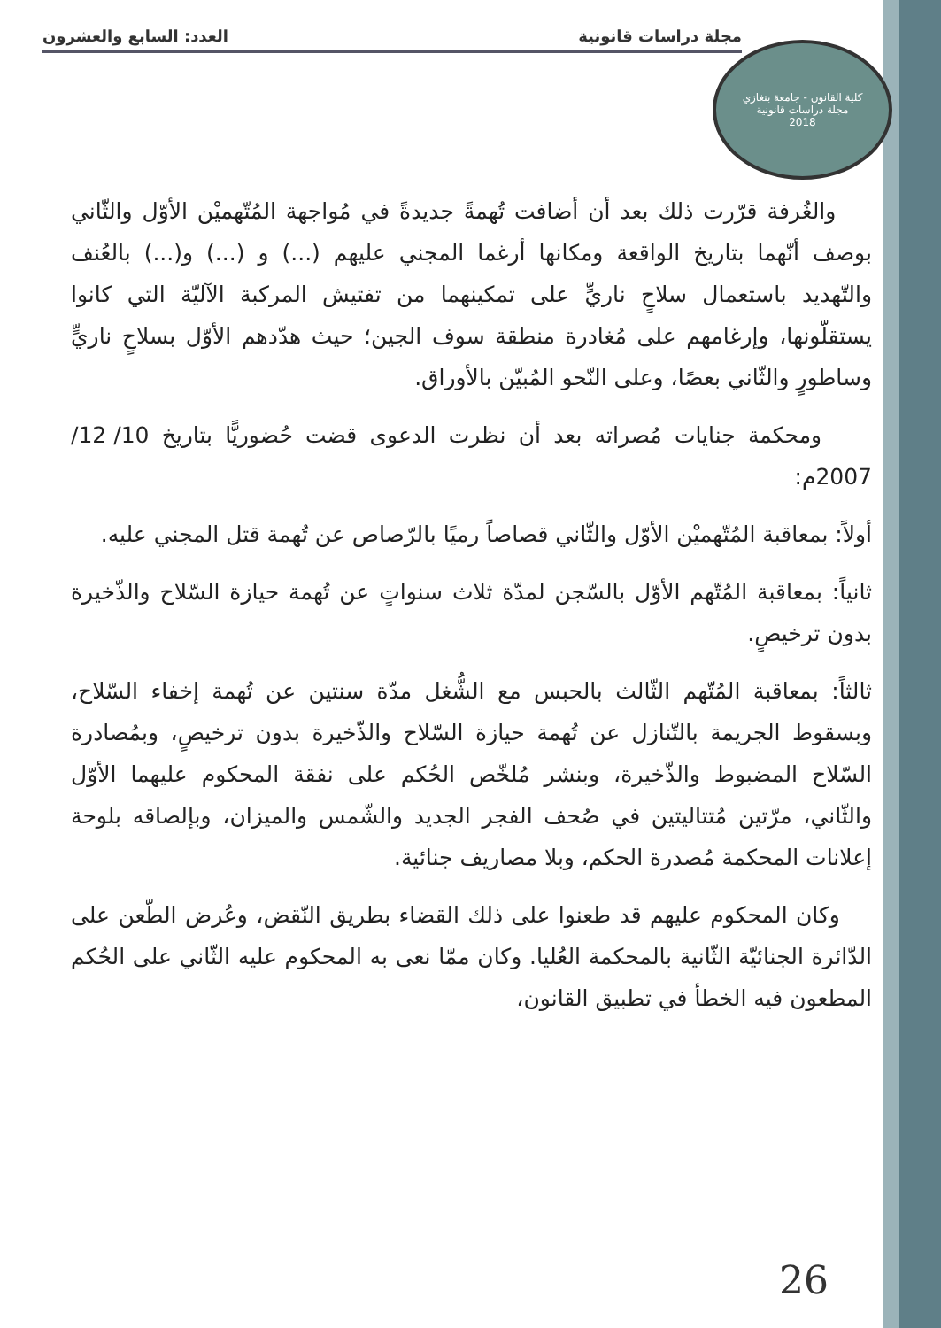مجلة دراسات قانونية العدد: السابع والعشرون
كلية القانون - جامعة بنغازي
مجلة دراسات قانونية
2018
والغُرفة قرّرت ذلك بعد أن أضافت تُهمةً جديدةً في مُواجهة المُتّهميْن الأوّل والثّاني بوصف أنّهما بتاريخ الواقعة ومكانها أرغما المجني عليهم (...) و (...) و(...) بالعُنف والتّهديد باستعمال سلاحٍ ناريٍّ على تمكينهما من تفتيش المركبة الآليّة التي كانوا يستقلّونها، وإرغامهم على مُغادرة منطقة سوف الجين؛ حيث هدّدهم الأوّل بسلاحٍ ناريٍّ وساطورٍ والثّاني بعصًا، وعلى النّحو المُبيّن بالأوراق.
ومحكمة جنايات مُصراته بعد أن نظرت الدعوى قضت حُضوريًّا بتاريخ 10/ 12/ 2007م:
أولاً: بمعاقبة المُتّهميْن الأوّل والثّاني قصاصاً رميًا بالرّصاص عن تُهمة قتل المجني عليه.
ثانياً: بمعاقبة المُتّهم الأوّل بالسّجن لمدّة ثلاث سنواتٍ عن تُهمة حيازة السّلاح والذّخيرة بدون ترخيصٍ.
ثالثاً: بمعاقبة المُتّهم الثّالث بالحبس مع الشُّغل مدّة سنتين عن تُهمة إخفاء السّلاح، وبسقوط الجريمة بالتّنازل عن تُهمة حيازة السّلاح والذّخيرة بدون ترخيصٍ، وبمُصادرة السّلاح المضبوط والذّخيرة، وبنشر مُلخّص الحُكم على نفقة المحكوم عليهما الأوّل والثّاني، مرّتين مُتتاليتين في صُحف الفجر الجديد والشّمس والميزان، وبإلصاقه بلوحة إعلانات المحكمة مُصدرة الحكم، وبلا مصاريف جنائية.
وكان المحكوم عليهم قد طعنوا على ذلك القضاء بطريق النّقض، وعُرض الطّعن على الدّائرة الجنائيّة الثّانية بالمحكمة العُليا. وكان ممّا نعى به المحكوم عليه الثّاني على الحُكم المطعون فيه الخطأ في تطبيق القانون،
26